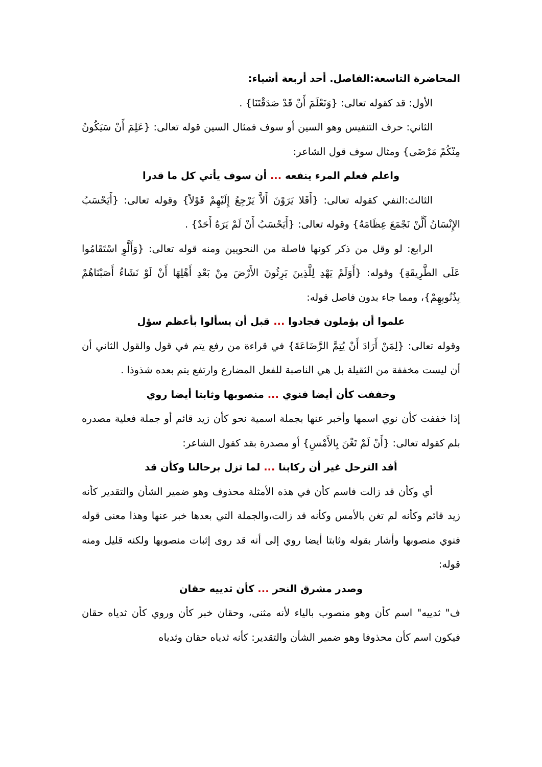المحاضرة التاسعة:الفاصل. أحد أربعة أشياء:
الأول: قد كقوله تعالى: {وَنَعْلَمَ أَنْ قَدْ صَدَقْتَنَا} .
الثاني: حرف التنفيس وهو السين أو سوف فمثال السين قوله تعالى: {عَلِمَ أَنْ سَيَكُونُ مِنْكُمْ مَرْضَى} ومثال سوف قول الشاعر:
واعلم فعلم المرء ينفعه ... أن سوف يأتي كل ما قدرا
الثالث:النفي كقوله تعالى: {أَفَلا يَرَوْنَ أَلاَّ يَرْجِعُ إِلَيْهِمْ قَوْلاً} وقوله تعالى: {أَيَحْسَبُ الإِنْسَانُ أَلَّنْ نَجْمَعَ عِظَامَهُ} وقوله تعالى: {أَيَحْسَبُ أَنْ لَمْ يَرَهُ أَحَدٌ} .
الرابع: لو وقل من ذكر كونها فاصلة من النحويين ومنه قوله تعالى: {وَأَلَّوِ اسْتَقَامُوا عَلَى الطَّرِيقَةِ} وقوله: {أَوَلَمْ يَهْدِ لِلَّذِينَ يَرِثُونَ الأَرْضَ مِنْ بَعْدِ أَهْلِهَا أَنْ لَوْ نَشَاءُ أَصَبْنَاهُمْ بِذُنُوبِهِمْ}، ومما جاء بدون فاصل قوله:
علموا أن يؤملون فجادوا ... قبل أن يسألوا بأعظم سؤل
وقوله تعالى: {لِمَنْ أَرَادَ أَنْ يُتِمَّ الرَّضَاعَةَ} في قراءة من رفع يتم في قول والقول الثاني أن أن ليست مخففة من الثقيلة بل هي الناصبة للفعل المضارع وارتفع يتم بعده شذوذا .
وخففت كأن أيضا فنوي ... منصوبها وثابتا أيضا روي
إذا خففت كأن نوي اسمها وأخبر عنها بجملة اسمية نحو كأن زيد قائم أو جملة فعلية مصدره بلم كقوله تعالى: {أَنْ لَمْ تَغْنَ بِالأَمْسِ} أو مصدرة بقد كقول الشاعر:
أفد الترحل غير أن ركابنا ... لما تزل برحالنا وكأن قد
أي وكأن قد زالت فاسم كأن في هذه الأمثلة محذوف وهو ضمير الشأن والتقدير كأنه زيد قائم وكأنه لم تغن بالأمس وكأنه قد زالت،والجملة التي بعدها خبر عنها وهذا معنى قوله فنوي منصوبها وأشار بقوله وثابتا أيضا روي إلى أنه قد روى إثبات منصوبها ولكنه قليل ومنه قوله:
وصدر مشرق النحر ... كأن ثدييه حقان
ف" ثدييه" اسم كأن وهو منصوب بالياء لأنه مثنى، وحقان خبر كأن وروي كأن ثدياه حقان فيكون اسم كأن محذوفا وهو ضمير الشأن والتقدير: كأنه ثدياه حقان وثدياه